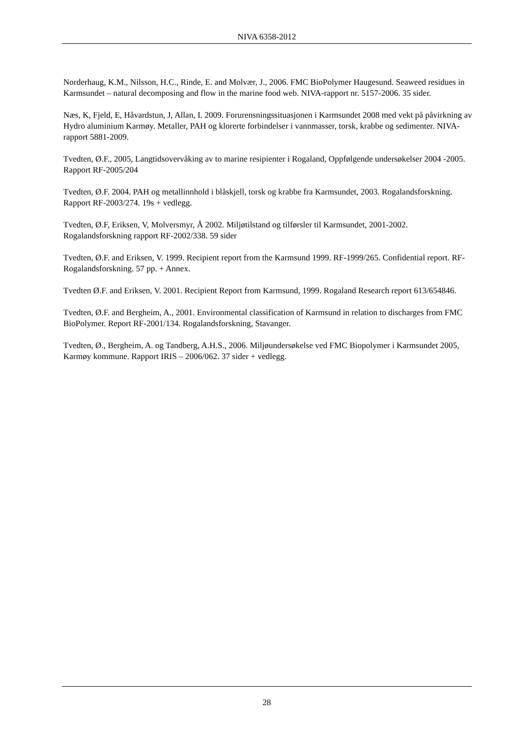NIVA 6358-2012
Norderhaug, K.M., Nilsson, H.C., Rinde, E. and Molvær, J., 2006. FMC BioPolymer Haugesund. Seaweed residues in Karmsundet – natural decomposing and flow in the marine food web. NIVA-rapport nr. 5157-2006. 35 sider.
Næs, K, Fjeld, E, Håvardstun, J, Allan, I. 2009. Forurensningssituasjonen i Karmsundet 2008 med vekt på påvirkning av Hydro aluminium Karmøy. Metaller, PAH og klorerte forbindelser i vannmasser, torsk, krabbe og sedimenter. NIVA-rapport 5881-2009.
Tvedten, Ø.F., 2005, Langtidsovervåking av to marine resipienter i Rogaland, Oppfølgende undersøkelser 2004 -2005. Rapport RF-2005/204
Tvedten, Ø.F. 2004. PAH og metallinnhold i blåskjell, torsk og krabbe fra Karmsundet, 2003. Rogalandsforskning. Rapport RF-2003/274. 19s + vedlegg.
Tvedten, Ø.F, Eriksen, V, Molversmyr, Å 2002. Miljøtilstand og tilførsler til Karmsundet, 2001-2002. Rogalandsforskning rapport RF-2002/338. 59 sider
Tvedten, Ø.F. and Eriksen, V. 1999. Recipient report from the Karmsund 1999. RF-1999/265. Confidential report. RF-Rogalandsforskning. 57 pp. + Annex.
Tvedten Ø.F. and Eriksen, V. 2001. Recipient Report from Karmsund, 1999. Rogaland Research report 613/654846.
Tvedten, Ø.F. and Bergheim, A., 2001. Environmental classification of Karmsund in relation to discharges from FMC BioPolymer. Report RF-2001/134. Rogalandsforskning, Stavanger.
Tvedten, Ø., Bergheim, A. og Tandberg, A.H.S., 2006. Miljøundersøkelse ved FMC Biopolymer i Karmsundet 2005, Karmøy kommune. Rapport IRIS – 2006/062. 37 sider + vedlegg.
28